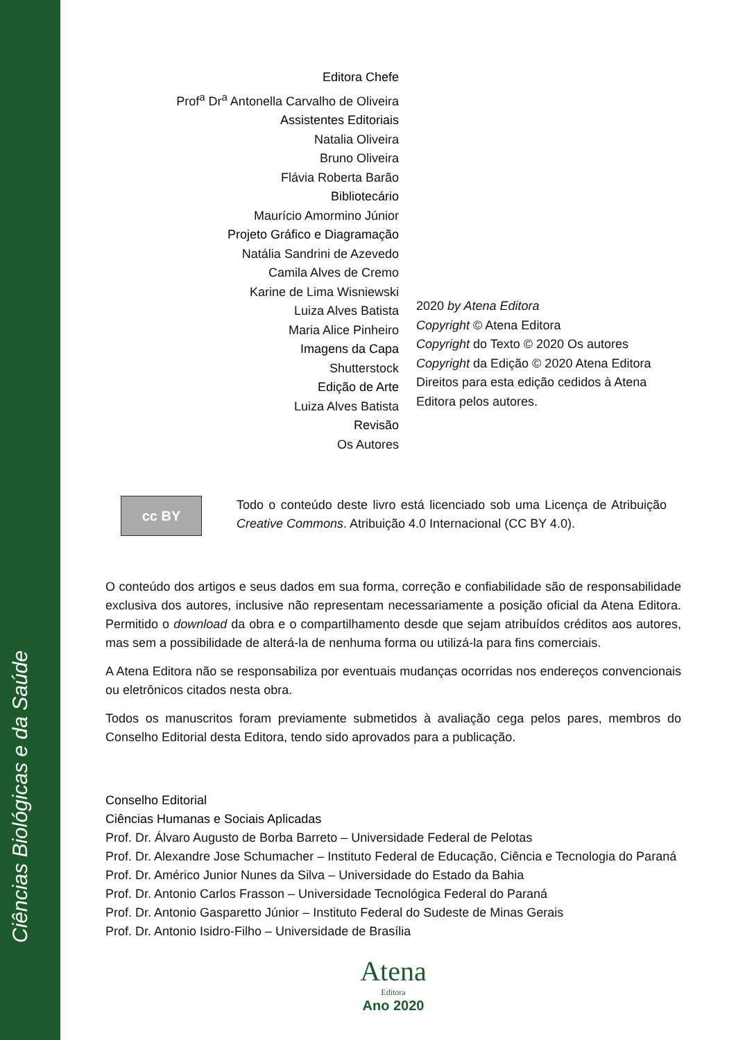Ciências Biológicas e da Saúde
Editora Chefe
Prof<sup>a</sup> Dr<sup>a</sup> Antonella Carvalho de Oliveira
Assistentes Editoriais
Natalia Oliveira
Bruno Oliveira
Flávia Roberta Barão
Bibliotecário
Maurício Amormino Júnior
Projeto Gráfico e Diagramação
Natália Sandrini de Azevedo
Camila Alves de Cremo
Karine de Lima Wisniewski
Luiza Alves Batista
Maria Alice Pinheiro
Imagens da Capa
Shutterstock
Edição de Arte
Luiza Alves Batista
Revisão
Os Autores
2020 by Atena Editora
Copyright © Atena Editora
Copyright do Texto © 2020 Os autores
Copyright da Edição © 2020 Atena Editora
Direitos para esta edição cedidos à Atena
Editora pelos autores.
cc BY
Todo o conteúdo deste livro está licenciado sob uma Licença de Atribuição Creative Commons. Atribuição 4.0 Internacional (CC BY 4.0).
O conteúdo dos artigos e seus dados em sua forma, correção e confiabilidade são de responsabilidade exclusiva dos autores, inclusive não representam necessariamente a posição oficial da Atena Editora. Permitido o download da obra e o compartilhamento desde que sejam atribuídos créditos aos autores, mas sem a possibilidade de alterá-la de nenhuma forma ou utilizá-la para fins comerciais.
A Atena Editora não se responsabiliza por eventuais mudanças ocorridas nos endereços convencionais ou eletrônicos citados nesta obra.
Todos os manuscritos foram previamente submetidos à avaliação cega pelos pares, membros do Conselho Editorial desta Editora, tendo sido aprovados para a publicação.
Conselho Editorial
Ciências Humanas e Sociais Aplicadas
Prof. Dr. Álvaro Augusto de Borba Barreto – Universidade Federal de Pelotas
Prof. Dr. Alexandre Jose Schumacher – Instituto Federal de Educação, Ciência e Tecnologia do Paraná
Prof. Dr. Américo Junior Nunes da Silva – Universidade do Estado da Bahia
Prof. Dr. Antonio Carlos Frasson – Universidade Tecnológica Federal do Paraná
Prof. Dr. Antonio Gasparetto Júnior – Instituto Federal do Sudeste de Minas Gerais
Prof. Dr. Antonio Isidro-Filho – Universidade de Brasília
Atena
Editora
Ano 2020